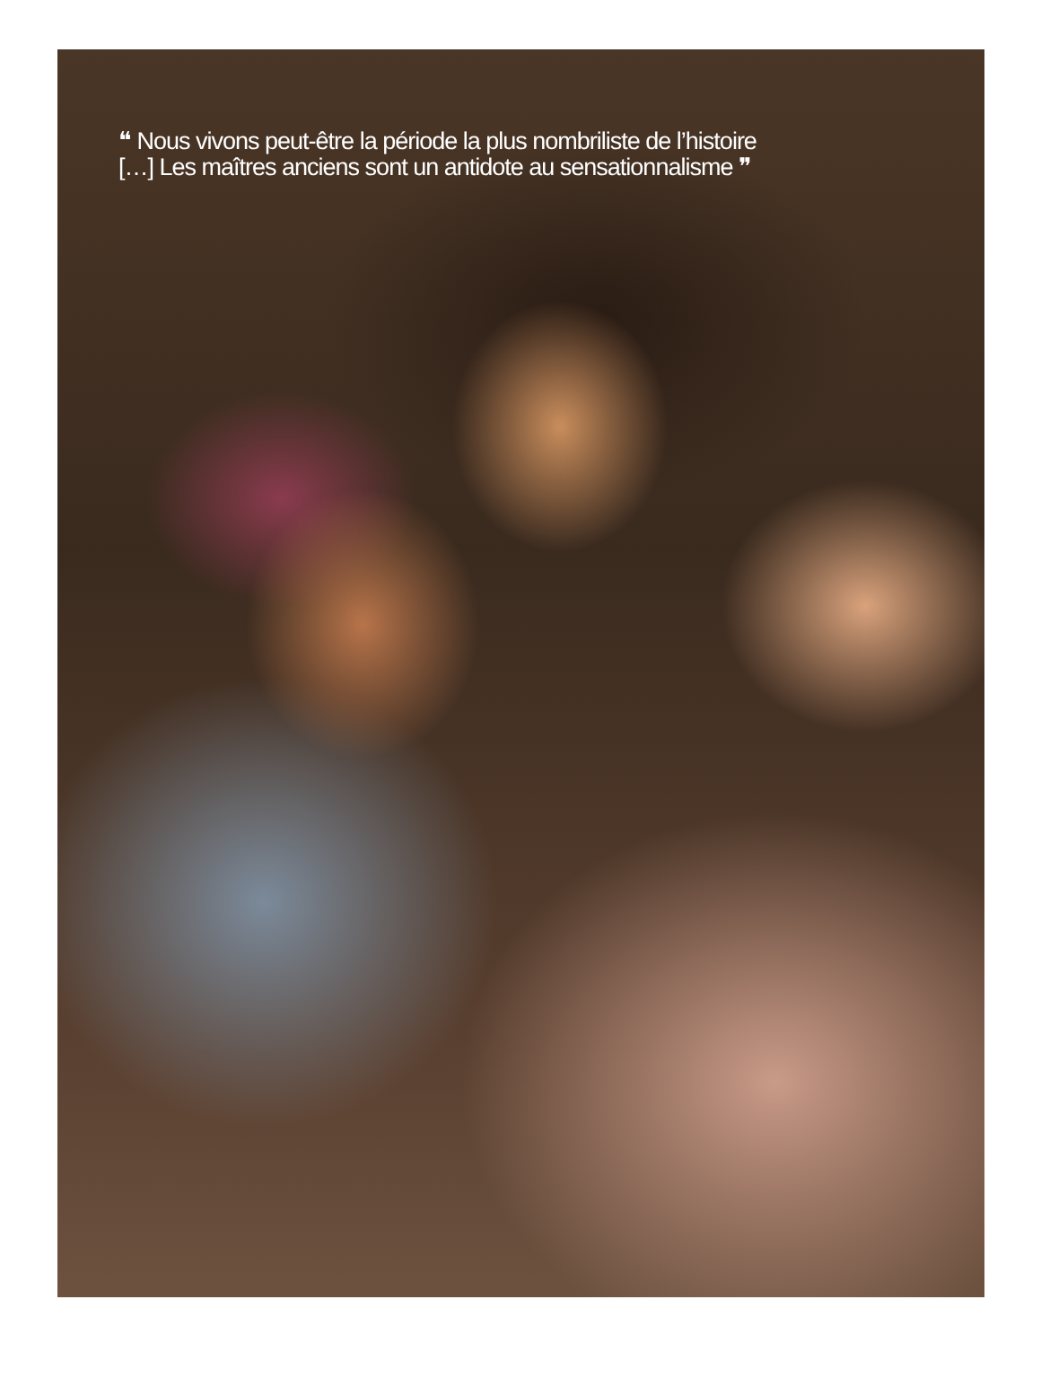❝ Nous vivons peut-être la période la plus nombriliste de l’histoire
[…] Les maîtres anciens sont un antidote au sensationnalisme ❞